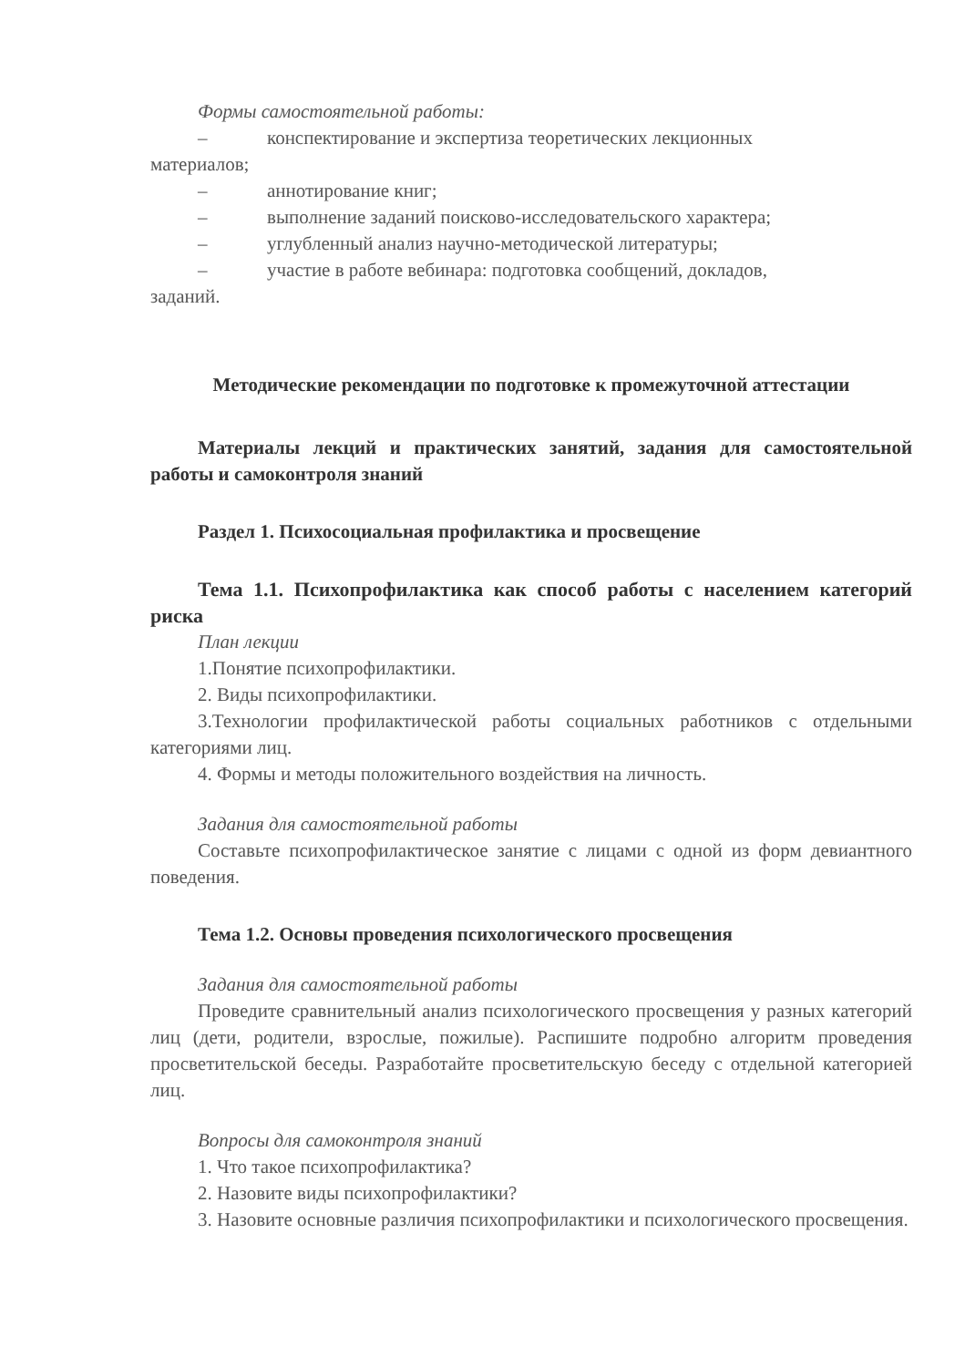Формы самостоятельной работы:
– конспектирование и экспертиза теоретических лекционных
материалов;
– аннотирование книг;
– выполнение заданий поисково-исследовательского характера;
– углубленный анализ научно-методической литературы;
– участие в работе вебинара: подготовка сообщений, докладов,
заданий.
Методические рекомендации по подготовке к промежуточной аттестации
Материалы лекций и практических занятий, задания для самостоятельной работы и самоконтроля знаний
Раздел 1. Психосоциальная профилактика и просвещение
Тема 1.1. Психопрофилактика как способ работы с населением категорий риска
План лекции
1.Понятие психопрофилактики.
2. Виды психопрофилактики.
3.Технологии профилактической работы социальных работников с отдельными категориями лиц.
4. Формы и методы положительного воздействия на личность.
Задания для самостоятельной работы
Составьте психопрофилактическое занятие с лицами с одной из форм девиантного поведения.
Тема 1.2. Основы проведения психологического просвещения
Задания для самостоятельной работы
Проведите сравнительный анализ психологического просвещения у разных категорий лиц (дети, родители, взрослые, пожилые). Распишите подробно алгоритм проведения просветительской беседы. Разработайте просветительскую беседу с отдельной категорией лиц.
Вопросы для самоконтроля знаний
1. Что такое психопрофилактика?
2. Назовите виды психопрофилактики?
3. Назовите основные различия психопрофилактики и психологического просвещения.